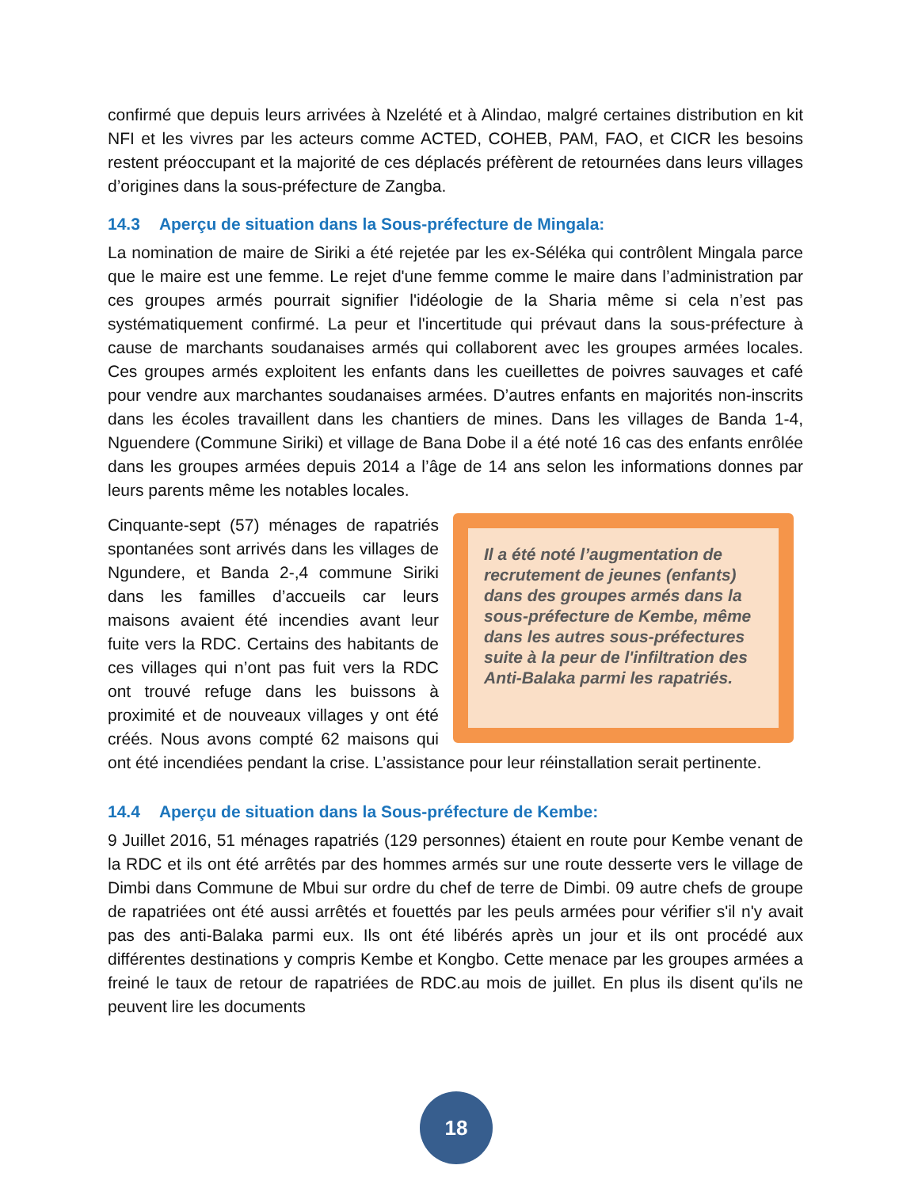confirmé que depuis leurs arrivées à Nzelété et à Alindao, malgré certaines distribution en kit NFI et les vivres par les acteurs comme ACTED, COHEB, PAM, FAO, et CICR les besoins restent préoccupant et la majorité de ces déplacés préfèrent de retournées dans leurs villages d’origines dans la sous-préfecture de Zangba.
14.3 Aperçu de situation dans la Sous-préfecture de Mingala:
La nomination de maire de Siriki a été rejetée par les ex-Séléka qui contrôlent Mingala parce que le maire est une femme. Le rejet d'une femme comme le maire dans l’administration par ces groupes armés pourrait signifier l'idéologie de la Sharia même si cela n’est pas systématiquement confirmé. La peur et l'incertitude qui prévaut dans la sous-préfecture à cause de marchants soudanaises armés qui collaborent avec les groupes armées locales. Ces groupes armés exploitent les enfants dans les cueillettes de poivres sauvages et café pour vendre aux marchantes soudanaises armées. D’autres enfants en majorités non-inscrits dans les écoles travaillent dans les chantiers de mines. Dans les villages de Banda 1-4, Nguendere (Commune Siriki) et village de Bana Dobe il a été noté 16 cas des enfants enrôlée dans les groupes armées depuis 2014 a l’âge de 14 ans selon les informations donnes par leurs parents même les notables locales.
Il a été noté l’augmentation de recrutement de jeunes (enfants) dans des groupes armés dans la sous-préfecture de Kembe, même dans les autres sous-préfectures suite à la peur de l'infiltration des Anti-Balaka parmi les rapatriés.
Cinquante-sept (57) ménages de rapatriés spontanées sont arrivés dans les villages de Ngundere, et Banda 2-,4 commune Siriki dans les familles d’accueils car leurs maisons avaient été incendies avant leur fuite vers la RDC. Certains des habitants de ces villages qui n’ont pas fuit vers la RDC ont trouvé refuge dans les buissons à proximité et de nouveaux villages y ont été créés. Nous avons compté 62 maisons qui ont été incendiées pendant la crise. L’assistance pour leur réinstallation serait pertinente.
14.4 Aperçu de situation dans la Sous-préfecture de Kembe:
9 Juillet 2016, 51 ménages rapatriés (129 personnes) étaient en route pour Kembe venant de la RDC et ils ont été arrêtés par des hommes armés sur une route desserte vers le village de Dimbi dans Commune de Mbui sur ordre du chef de terre de Dimbi. 09 autre chefs de groupe de rapatriées ont été aussi arrêtés et fouettés par les peuls armées pour vérifier s'il n'y avait pas des anti-Balaka parmi eux. Ils ont été libérés après un jour et ils ont procédé aux différentes destinations y compris Kembe et Kongbo. Cette menace par les groupes armées a freiné le taux de retour de rapatriées de RDC.au mois de juillet. En plus ils disent qu'ils ne peuvent lire les documents
18